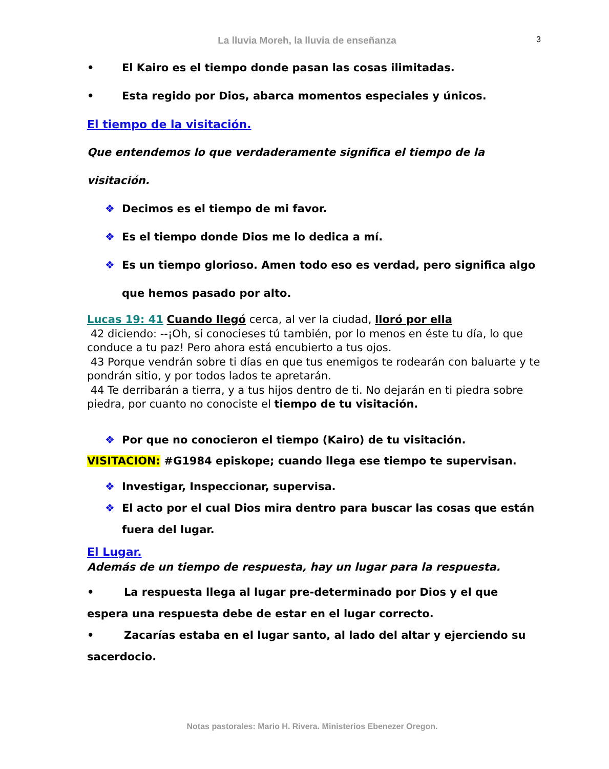La lluvia Moreh, la lluvia de enseñanza
3
• El Kairo es el tiempo donde pasan las cosas ilimitadas.
• Esta regido por Dios, abarca momentos especiales y únicos.
El tiempo de la visitación.
Que entendemos lo que verdaderamente significa el tiempo de la visitación.
❖ Decimos es el tiempo de mi favor.
❖ Es el tiempo donde Dios me lo dedica a mí.
❖ Es un tiempo glorioso. Amen todo eso es verdad, pero significa algo que hemos pasado por alto.
Lucas 19: 41 Cuando llegó cerca, al ver la ciudad, lloró por ella
42 diciendo: --¡Oh, si conocieses tú también, por lo menos en éste tu día, lo que conduce a tu paz! Pero ahora está encubierto a tus ojos.
43 Porque vendrán sobre ti días en que tus enemigos te rodearán con baluarte y te pondrán sitio, y por todos lados te apretarán.
44 Te derribarán a tierra, y a tus hijos dentro de ti. No dejarán en ti piedra sobre piedra, por cuanto no conociste el tiempo de tu visitación.
❖ Por que no conocieron el tiempo (Kairo) de tu visitación.
VISITACION: #G1984 episkope; cuando llega ese tiempo te supervisan.
❖ Investigar, Inspeccionar, supervisa.
❖ El acto por el cual Dios mira dentro para buscar las cosas que están fuera del lugar.
El Lugar.
Además de un tiempo de respuesta, hay un lugar para la respuesta.
• La respuesta llega al lugar pre-determinado por Dios y el que espera una respuesta debe de estar en el lugar correcto.
• Zacarías estaba en el lugar santo, al lado del altar y ejerciendo su sacerdocio.
Notas pastorales: Mario H. Rivera. Ministerios Ebenezer Oregon.